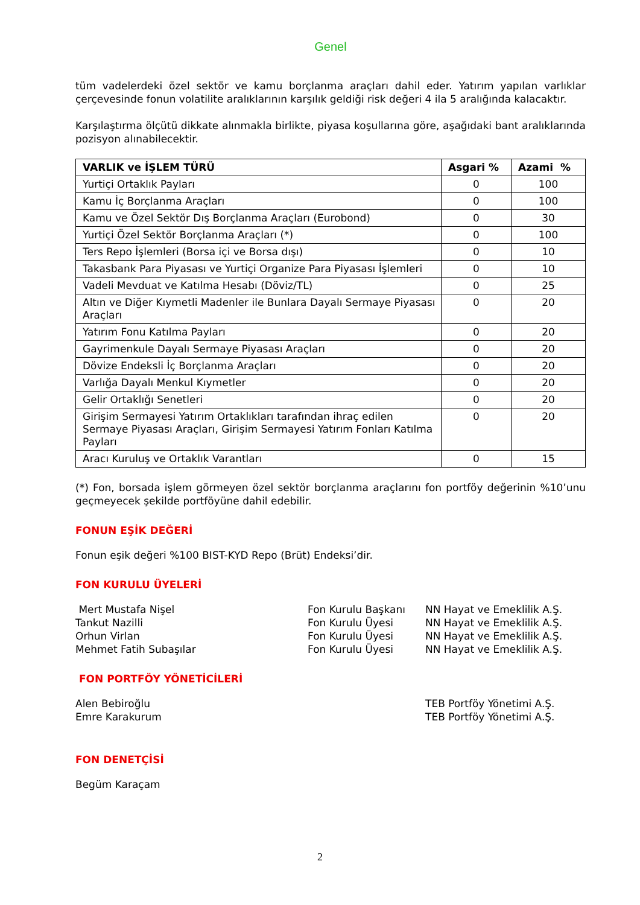Genel
tüm vadelerdeki özel sektör ve kamu borçlanma araçları dahil eder. Yatırım yapılan varlıklar çerçevesinde fonun volatilite aralıklarının karşılık geldiği risk değeri 4 ila 5 aralığında kalacaktır.
Karşılaştırma ölçütü dikkate alınmakla birlikte, piyasa koşullarına göre, aşağıdaki bant aralıklarında pozisyon alınabilecektir.
| VARLIK ve İŞLEM TÜRÜ | Asgari % | Azami % |
| --- | --- | --- |
| Yurtiçi Ortaklık Payları | 0 | 100 |
| Kamu İç Borçlanma Araçları | 0 | 100 |
| Kamu ve Özel Sektör Dış Borçlanma Araçları (Eurobond) | 0 | 30 |
| Yurtiçi Özel Sektör Borçlanma Araçları (*) | 0 | 100 |
| Ters Repo İşlemleri (Borsa içi ve Borsa dışı) | 0 | 10 |
| Takasbank Para Piyasası ve Yurtiçi Organize Para Piyasası İşlemleri | 0 | 10 |
| Vadeli Mevduat ve Katılma Hesabı (Döviz/TL) | 0 | 25 |
| Altın ve Diğer Kıymetli Madenler ile Bunlara Dayalı Sermaye Piyasası Araçları | 0 | 20 |
| Yatırım Fonu Katılma Payları | 0 | 20 |
| Gayrimenkule Dayalı Sermaye Piyasası Araçları | 0 | 20 |
| Dövize Endeksli İç Borçlanma Araçları | 0 | 20 |
| Varlığa Dayalı Menkul Kıymetler | 0 | 20 |
| Gelir Ortaklığı Senetleri | 0 | 20 |
| Girişim Sermayesi Yatırım Ortaklıkları tarafından ihraç edilen Sermaye Piyasası Araçları, Girişim Sermayesi Yatırım Fonları Katılma Payları | 0 | 20 |
| Aracı Kuruluş ve Ortaklık Varantları | 0 | 15 |
(*) Fon, borsada işlem görmeyen özel sektör borçlanma araçlarını fon portföy değerinin %10’unu geçmeyecek şekilde portföyüne dahil edebilir.
FONUN EŞİK DEĞERİ
Fonun eşik değeri %100 BIST-KYD Repo (Brüt) Endeksi’dir.
FON KURULU ÜYELERİ
Mert Mustafa Nişel Fon Kurulu Başkanı NN Hayat ve Emeklilik A.Ş.
Tankut Nazilli Fon Kurulu Üyesi NN Hayat ve Emeklilik A.Ş.
Orhun Virlan Fon Kurulu Üyesi NN Hayat ve Emeklilik A.Ş.
Mehmet Fatih Subaşılar Fon Kurulu Üyesi NN Hayat ve Emeklilik A.Ş.
FON PORTFÖY YÖNETİCİLERİ
Alen Bebiroğlu TEB Portföy Yönetimi A.Ş.
Emre Karakurum TEB Portföy Yönetimi A.Ş.
FON DENETÇİSİ
Begüm Karaçam
2